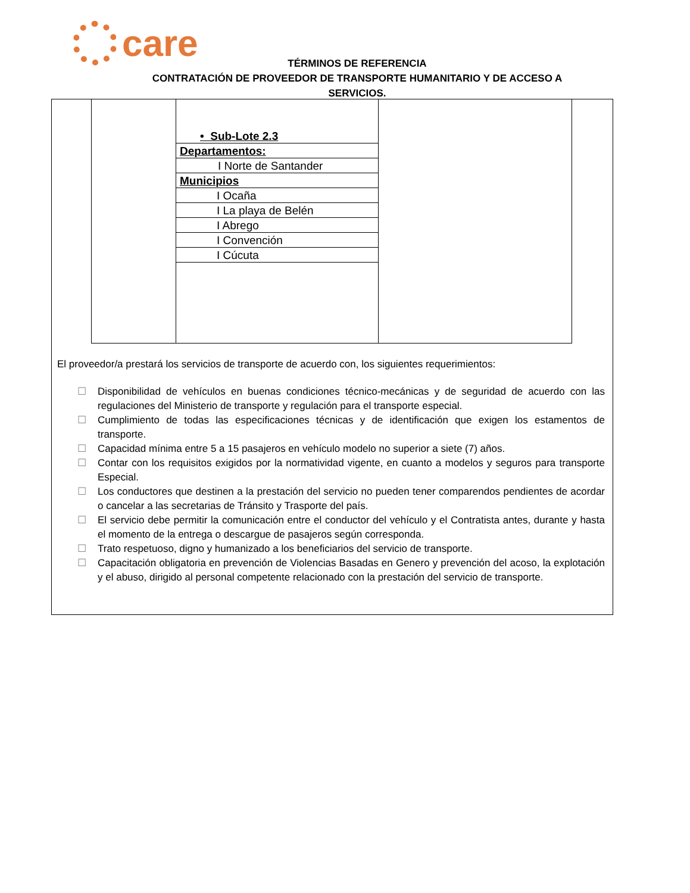care
TÉRMINOS DE REFERENCIA
CONTRATACIÓN DE PROVEEDOR DE TRANSPORTE HUMANITARIO Y DE ACCESO A
SERVICIOS.
• Sub-Lote 2.3
Departamentos:
I Norte de Santander
Municipios
I Ocaña
I La playa de Belén
I Abrego
I Convención
I Cúcuta
El proveedor/a prestará los servicios de transporte de acuerdo con, los siguientes requerimientos:
☐ Disponibilidad de vehículos en buenas condiciones técnico-mecánicas y de seguridad de acuerdo con las regulaciones del Ministerio de transporte y regulación para el transporte especial.
☐ Cumplimiento de todas las especificaciones técnicas y de identificación que exigen los estamentos de transporte.
☐ Capacidad mínima entre 5 a 15 pasajeros en vehículo modelo no superior a siete (7) años.
☐ Contar con los requisitos exigidos por la normatividad vigente, en cuanto a modelos y seguros para transporte Especial.
☐ Los conductores que destinen a la prestación del servicio no pueden tener comparendos pendientes de acordar o cancelar a las secretarias de Tránsito y Trasporte del país.
☐ El servicio debe permitir la comunicación entre el conductor del vehículo y el Contratista antes, durante y hasta el momento de la entrega o descargue de pasajeros según corresponda.
☐ Trato respetuoso, digno y humanizado a los beneficiarios del servicio de transporte.
☐ Capacitación obligatoria en prevención de Violencias Basadas en Genero y prevención del acoso, la explotación y el abuso, dirigido al personal competente relacionado con la prestación del servicio de transporte.